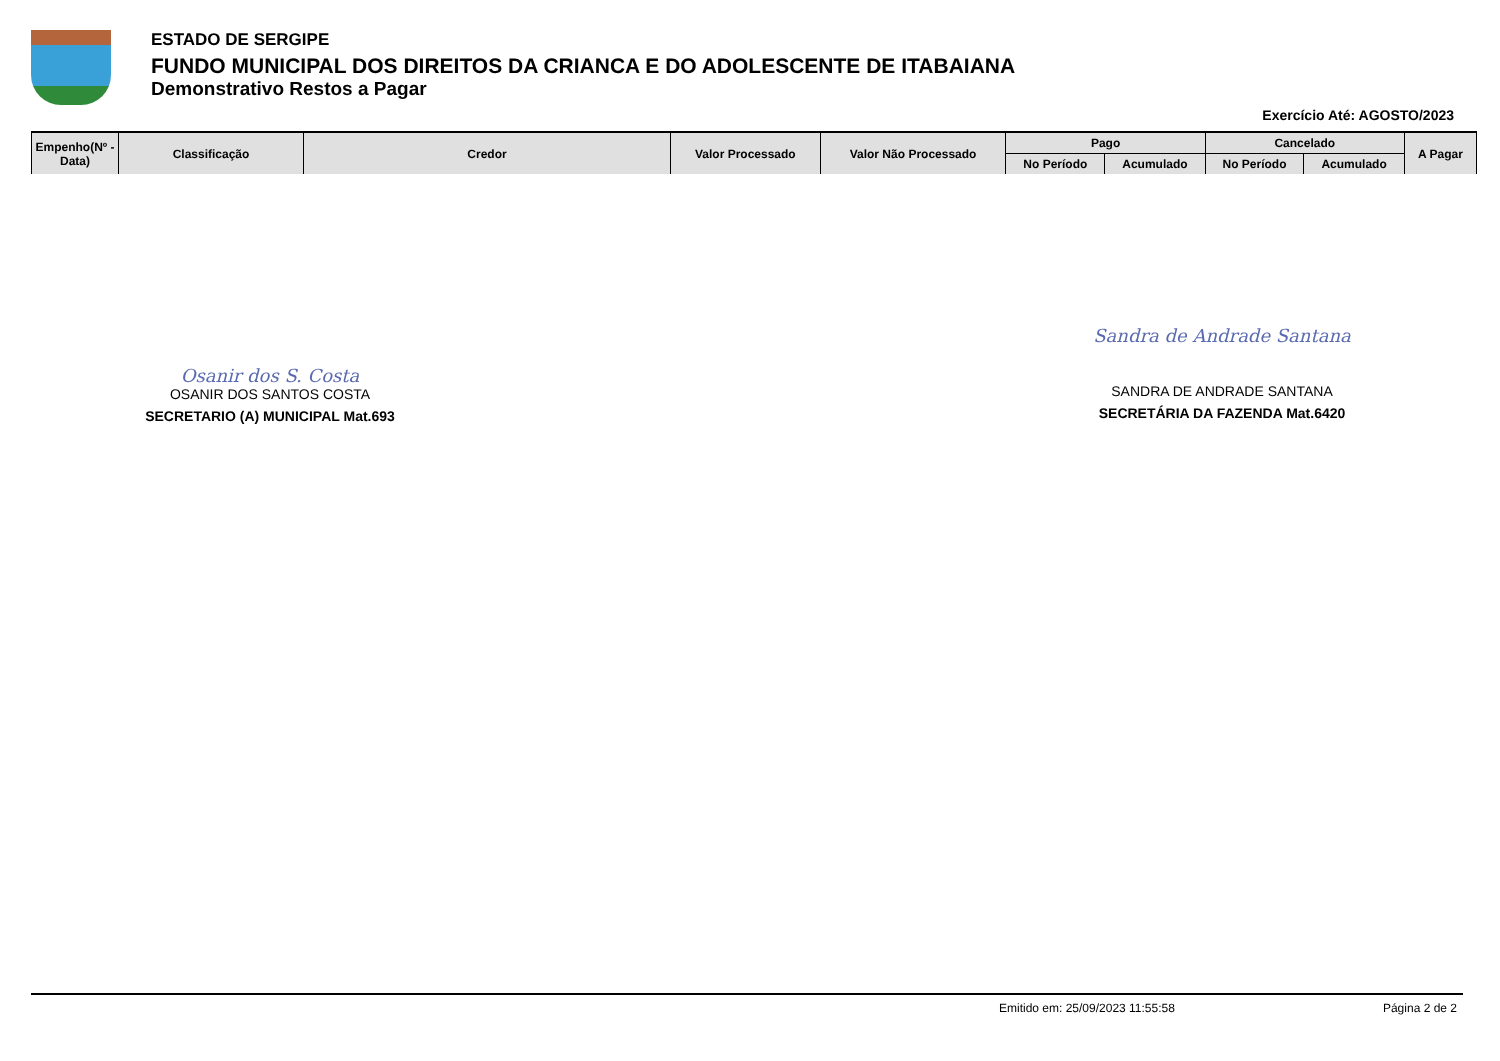ESTADO DE SERGIPE
FUNDO MUNICIPAL DOS DIREITOS DA CRIANCA E DO ADOLESCENTE DE ITABAIANA
Demonstrativo Restos a Pagar
Exercício Até: AGOSTO/2023
| Empenho(Nº - Data) | Classificação | Credor | Valor Processado | Valor Não Processado | Pago | | Cancelado | | A Pagar |
| --- | --- | --- | --- | --- | --- | --- | --- | --- | --- |
| | | | | | No Período | Acumulado | No Período | Acumulado | |
Osanir dos S. Costa
OSANIR DOS SANTOS COSTA
SECRETARIO (A) MUNICIPAL Mat.693
Sandra de Andrade Santana
SANDRA DE ANDRADE SANTANA
SECRETÁRIA DA FAZENDA Mat.6420
Emitido em: 25/09/2023 11:55:58 Página 2 de 2